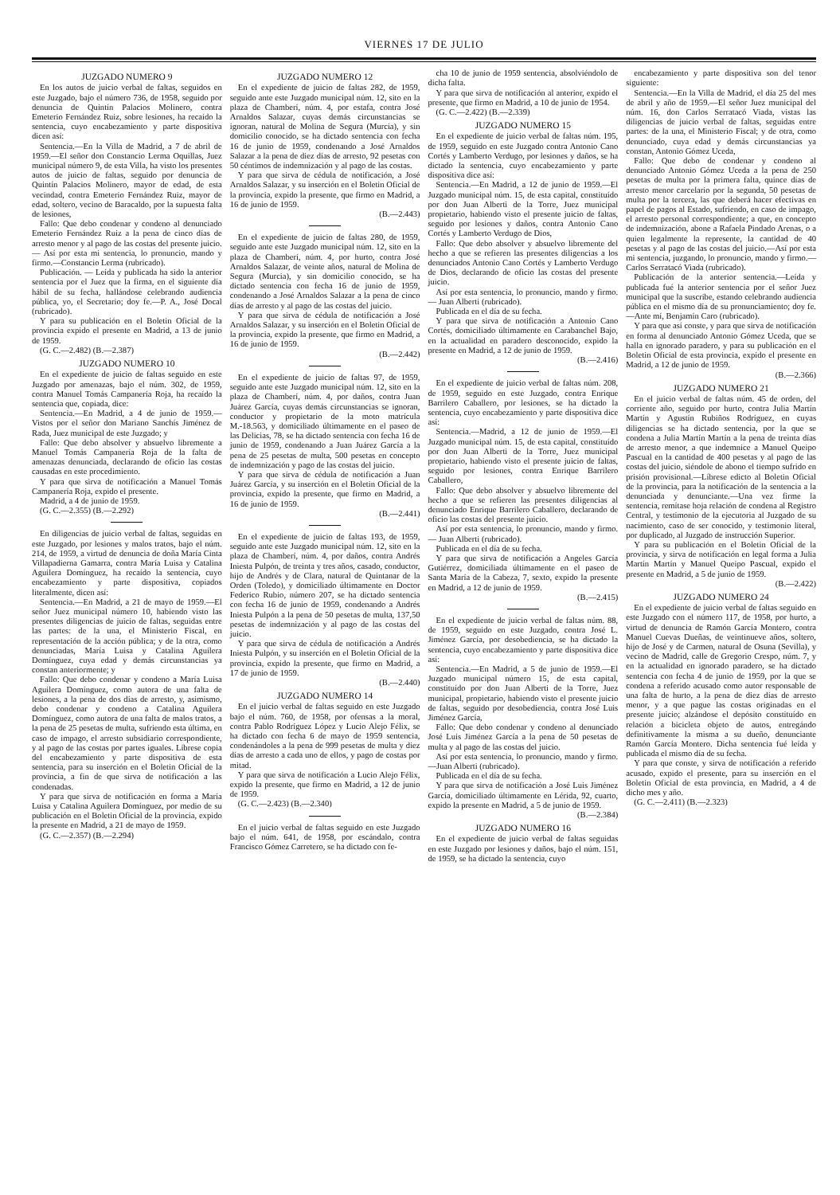VIERNES 17 DE JULIO
JUZGADO NUMERO 9
En los autos de juicio verbal de faltas, seguidos en este Juzgado, bajo el número 736, de 1958, seguido por denuncia de Quintín Palacios Molinero, contra Emeterio Fernández Ruiz, sobre lesiones, ha recaído la sentencia, cuyo encabezamiento y parte dispositiva dicen así:
Sentencia.—En la Villa de Madrid, a 7 de abril de 1959.—El señor don Constancio Lerma Oquillas, Juez municipal número 9, de esta Villa, ha visto los presentes autos de juicio de faltas, seguido por denuncia de Quintín Palacios Molinero, mayor de edad, de esta vecindad, contra Emeterio Fernández Ruiz, mayor de edad, soltero, vecino de Baracaldo, por la supuesta falta de lesiones,
Fallo: Que debo condenar y condeno al denunciado Emeterio Fernández Ruiz a la pena de cinco días de arresto menor y al pago de las costas del presente juicio. — Así por esta mi sentencia, lo pronuncio, mando y firmo.—Constancio Lerma (rubricado).
Publicación. — Leída y publicada ha sido la anterior sentencia por el Juez que la firma, en el siguiente día hábil de su fecha, hallándose celebrando audiencia pública, yo, el Secretario; doy fe.—P. A., José Docal (rubricado).
Y para su publicación en el Boletin Oficial de la provincia expido el presente en Madrid, a 13 de junio de 1959.
(G. C.—2.482) (B.—2.387)
JUZGADO NUMERO 10
En el expediente de juicio de faltas seguido en este Juzgado por amenazas, bajo el núm. 302, de 1959, contra Manuel Tomás Campanería Roja, ha recaído la sentencia que, copiada, dice:
Sentencia.—En Madrid, a 4 de junio de 1959.—Vistos por el señor don Mariano Sanchís Jiménez de Rada, Juez municipal de este Juzgado; y
Fallo: Que debo absolver y absuelvo libremente a Manuel Tomás Campanería Roja de la falta de amenazas denunciada, declarando de oficio las costas causadas en este procedimiento.
Y para que sirva de notificación a Manuel Tomás Campanería Roja, expido el presente.
Madrid, a 4 de junio de 1959.
(G. C.—2.355) (B.—2.292)
En diligencias de juicio verbal de faltas, seguidas en este Juzgado, por lesiones y malos tratos, bajo el núm. 214, de 1959, a virtud de denuncia de doña María Cinta Villapadierna Gamarra, contra María Luisa y Catalina Aguilera Domínguez, ha recaído la sentencia, cuyo encabezamiento y parte dispositiva, copiados literalmente, dicen así:
Sentencia.—En Madrid, a 21 de mayo de 1959.—El señor Juez municipal número 10, habiendo visto las presentes diligencias de juicio de faltas, seguidas entre las partes: de la una, el Ministerio Fiscal, en representación de la acción pública; y de la otra, como denunciadas, María Luisa y Catalina Aguilera Domínguez, cuya edad y demás circunstancias ya constan anteriormente; y
Fallo: Que debo condenar y condeno a María Luisa Aguilera Domínguez, como autora de una falta de lesiones, a la pena de dos días de arresto, y, asimismo, debo condenar y condeno a Catalina Aguilera Domínguez, como autora de una falta de malos tratos, a la pena de 25 pesetas de multa, sufriendo esta última, en caso de impago, el arresto subsidiario correspondiente, y al pago de las costas por partes iguales. Líbrese copia del encabezamiento y parte dispositiva de esta sentencia, para su inserción en el Boletin Oficial de la provincia, a fin de que sirva de notificación a las condenadas.
Y para que sirva de notificación en forma a María Luisa y Catalina Aguilera Domínguez, por medio de su publicación en el Boletin Oficial de la provincia, expido la presente en Madrid, a 21 de mayo de 1959.
(G. C.—2.357) (B.—2.294)
JUZGADO NUMERO 12
En el expediente de juicio de faltas 282, de 1959, seguido ante este Juzgado municipal núm. 12, sito en la plaza de Chamberí, núm. 4, por estafa, contra José Arnaldos Salazar, cuyas demás circunstancias se ignoran, natural de Molina de Segura (Murcia), y sin domicilio conocido, se ha dictado sentencia con fecha 16 de junio de 1959, condenando a José Arnaldos Salazar a la pena de diez días de arresto, 92 pesetas con 50 céntimos de indemnización y al pago de las costas.
Y para que sirva de cédula de notificación, a José Arnaldos Salazar, y su inserción en el Boletin Oficial de la provincia, expido la presente, que firmo en Madrid, a 16 de junio de 1959.
(B.—2.443)
En el expediente de juicio de faltas 280, de 1959, seguido ante este Juzgado municipal núm. 12, sito en la plaza de Chamberí, núm. 4, por hurto, contra José Arnaldos Salazar, de veinte años, natural de Molina de Segura (Murcia), y sin domicilio conocido, se ha dictado sentencia con fecha 16 de junio de 1959, condenando a José Arnaldos Salazar a la pena de cinco días de arresto y al pago de las costas del juicio.
Y para que sirva de cédula de notificación a José Arnaldos Salazar, y su inserción en el Boletin Oficial de la provincia, expido la presente, que firmo en Madrid, a 16 de junio de 1959.
(B.—2.442)
En el expediente de juicio de faltas 97, de 1959, seguido ante este Juzgado municipal núm. 12, sito en la plaza de Chamberí, núm. 4, por daños, contra Juan Juárez García, cuyas demás circunstancias se ignoran, conductor y propietario de la moto matrícula M.-18.563, y domiciliado últimamente en el paseo de las Delicias, 78, se ha dictado sentencia con fecha 16 de junio de 1959, condenando a Juan Juárez García a la pena de 25 pesetas de multa, 500 pesetas en concepto de indemnización y pago de las costas del juicio.
Y para que sirva de cédula de notificación a Juan Juárez García, y su inserción en el Boletin Oficial de la provincia, expido la presente, que firmo en Madrid, a 16 de junio de 1959.
(B.—2.441)
En el expediente de juicio de faltas 193, de 1959, seguido ante este Juzgado municipal núm. 12, sito en la plaza de Chamberí, núm. 4, por daños, contra Andrés Iniesta Pulpón, de treinta y tres años, casado, conductor, hijo de Andrés y de Clara, natural de Quintanar de la Orden (Toledo), y domiciliado últimamente en Doctor Federico Rubio, número 207, se ha dictado sentencia con fecha 16 de junio de 1959, condenando a Andrés Iniesta Pulpón a la pena de 50 pesetas de multa, 137,50 pesetas de indemnización y al pago de las costas del juicio.
Y para que sirva de cédula de notificación a Andrés Iniesta Pulpón, y su inserción en el Boletin Oficial de la provincia, expido la presente, que firmo en Madrid, a 17 de junio de 1959.
(B.—2.440)
JUZGADO NUMERO 14
En el juicio verbal de faltas seguido en este Juzgado bajo el núm. 760, de 1958, por ofensas a la moral, contra Pablo Rodríguez López y Lucio Alejo Félix, se ha dictado con fecha 6 de mayo de 1959 sentencia, condenándoles a la pena de 999 pesetas de multa y diez días de arresto a cada uno de ellos, y pago de costas por mitad.
Y para que sirva de notificación a Lucio Alejo Félix, expido la presente, que firmo en Madrid, a 12 de junio de 1959.
(G. C.—2.423) (B.—2.340)
En el juicio verbal de faltas seguido en este Juzgado bajo el núm. 641, de 1958, por escándalo, contra Francisco Gómez Carretero, se ha dictado con fe-
cha 10 de junio de 1959 sentencia, absolviéndolo de dicha falta.
Y para que sirva de notificación al anterior, expido el presente, que firmo en Madrid, a 10 de junio de 1954.
(G. C.—2.422) (B.—2.339)
JUZGADO NUMERO 15
En el expediente de juicio verbal de faltas núm. 195, de 1959, seguido en este Juzgado contra Antonio Cano Cortés y Lamberto Verdugo, por lesiones y daños, se ha dictado la sentencia, cuyo encabezamiento y parte dispositiva dice así:
Sentencia.—En Madrid, a 12 de junio de 1959.—El Juzgado municipal núm. 15, de esta capital, constituído por don Juan Alberti de la Torre, Juez municipal propietario, habiendo visto el presente juicio de faltas, seguido por lesiones y daños, contra Antonio Cano Cortés y Lamberto Verdugo de Dios,
Fallo: Que debo absolver y absuelvo libremente del hecho a que se refieren las presentes diligencias a los denunciados Antonio Cano Cortés y Lamberto Verdugo de Dios, declarando de oficio las costas del presente juicio.
Así por esta sentencia, lo pronuncio, mando y firmo. — Juan Alberti (rubricado).
Publicada en el día de su fecha.
Y para que sirva de notificación a Antonio Cano Cortés, domiciliado últimamente en Carabanchel Bajo, en la actualidad en paradero desconocido, expido la presente en Madrid, a 12 de junio de 1959.
(B.—2.416)
En el expediente de juicio verbal de faltas núm. 208, de 1959, seguido en este Juzgado, contra Enrique Barrilero Caballero, por lesiones, se ha dictado la sentencia, cuyo encabezamiento y parte dispositiva dice así:
Sentencia.—Madrid, a 12 de junio de 1959.—El Juzgado municipal núm. 15, de esta capital, constituído por don Juan Alberti de la Torre, Juez municipal propietario, habiendo visto el presente juicio de faltas, seguido por lesiones, contra Enrique Barrilero Caballero,
Fallo: Que debo absolver y absuelvo libremente del hecho a que se refieren las presentes diligencias al denunciado Enrique Barrilero Caballero, declarando de oficio las costas del presente juicio.
Así por esta sentencia, lo pronuncio, mando y firmo. — Juan Alberti (rubricado).
Publicada en el día de su fecha.
Y para que sirva de notificación a Angeles García Gutiérrez, domiciliada últimamente en el paseo de Santa María de la Cabeza, 7, sexto, expido la presente en Madrid, a 12 de junio de 1959.
(B.—2.415)
En el expediente de juicio verbal de faltas núm. 88, de 1959, seguido en este Juzgado, contra José L. Jiménez García, por desobediencia, se ha dictado la sentencia, cuyo encabezamiento y parte dispositiva dice así:
Sentencia.—En Madrid, a 5 de junio de 1959.—El Juzgado municipal número 15, de esta capital, constituído por don Juan Alberti de la Torre, Juez municipal, propietario, habiendo visto el presente juicio de faltas, seguido por desobediencia, contra José Luis Jiménez García,
Fallo: Que debo condenar y condeno al denunciado José Luis Jiménez García a la pena de 50 pesetas de multa y al pago de las costas del juicio.
Así por esta sentencia, lo pronuncio, mando y firmo.—Juan Alberti (rubricado).
Publicada en el día de su fecha.
Y para que sirva de notificación a José Luis Jiménez García, domiciliado últimamente en Lérida, 92, cuarto, expido la presente en Madrid, a 5 de junio de 1959.
(B.—2.384)
JUZGADO NUMERO 16
En el expediente de juicio verbal de faltas seguidas en este Juzgado por lesiones y daños, bajo el núm. 151, de 1959, se ha dictado la sentencia, cuyo
encabezamiento y parte dispositiva son del tenor siguiente:
Sentencia.—En la Villa de Madrid, el día 25 del mes de abril y año de 1959.—El señor Juez municipal del núm. 16, don Carlos Serratacó Viada, vistas las diligencias de juicio verbal de faltas, seguidas entre partes: de la una, el Ministerio Fiscal; y de otra, como denunciado, cuya edad y demás circunstancias ya constan, Antonio Gómez Uceda,
Fallo: Que debo de condenar y condeno al denunciado Antonio Gómez Uceda a la pena de 250 pesetas de multa por la primera falta, quince días de arresto menor carcelario por la segunda, 50 pesetas de multa por la tercera, las que deberá hacer efectivas en papel de pagos al Estado, sufriendo, en caso de impago, el arresto personal correspondiente; a que, en concepto de indemnización, abone a Rafaela Pindado Arenas, o a quien legalmente la represente, la cantidad de 40 pesetas y al pago de las costas del juicio.—Así por esta mi sentencia, juzgando, lo pronuncio, mando y firmo.—Carlos Serratacó Viada (rubricado).
Publicación de la anterior sentencia.—Leída y publicada fué la anterior sentencia por el señor Juez municipal que la suscribe, estando celebrando audiencia pública en el mismo día de su pronunciamiento; doy fe.—Ante mí, Benjamín Caro (rubricado).
Y para que así conste, y para que sirva de notificación en forma al denunciado Antonio Gómez Uceda, que se halla en ignorado paradero, y para su publicación en el Boletin Oficial de esta provincia, expido el presente en Madrid, a 12 de junio de 1959.
(B.—2.366)
JUZGADO NUMERO 21
En el juicio verbal de faltas núm. 45 de orden, del corriente año, seguido por hurto, contra Julia Martín Martín y Agustín Rubiños Rodríguez, en cuyas diligencias se ha dictado sentencia, por la que se condena a Julia Martín Martín a la pena de treinta días de arresto menor, a que indemnice a Manuel Queipo Pascual en la cantidad de 400 pesetas y al pago de las costas del juicio, siéndole de abono el tiempo sufrido en prisión provisional.—Líbrese edicto al Boletin Oficial de la provincia, para la notificación de la sentencia a la denunciada y denunciante.—Una vez firme la sentencia, remítase hoja relación de condena al Registro Central, y testimonio de la ejecutoria al Juzgado de su nacimiento, caso de ser conocido, y testimonio literal, por duplicado, al Juzgado de instrucción Superior.
Y para su publicación en el Boletin Oficial de la provincia, y sirva de notificación en legal forma a Julia Martín Martín y Manuel Queipo Pascual, expido el presente en Madrid, a 5 de junio de 1959.
(B.—2.422)
JUZGADO NUMERO 24
En el expediente de juicio verbal de faltas seguido en este Juzgado con el número 117, de 1958, por hurto, a virtud de denuncia de Ramón García Montero, contra Manuel Cuevas Dueñas, de veintinueve años, soltero, hijo de José y de Carmen, natural de Osuna (Sevilla), y vecino de Madrid, calle de Gregorio Crespo, núm. 7, y en la actualidad en ignorado paradero, se ha dictado sentencia con fecha 4 de junio de 1959, por la que se condena a referido acusado como autor responsable de una falta de hurto, a la pena de diez días de arresto menor, y a que pague las costas originadas en el presente juicio; alzándose el depósito constituído en relación a bicicleta objeto de autos, entregándo definitivamente la misma a su dueño, denunciante Ramón García Montero. Dicha sentencia fué leída y publicada el mismo día de su fecha.
Y para que conste, y sirva de notificación a referido acusado, expido el presente, para su inserción en el Boletin Oficial de esta provincia, en Madrid, a 4 de dicho mes y año.
(G. C.—2.411) (B.—2.323)